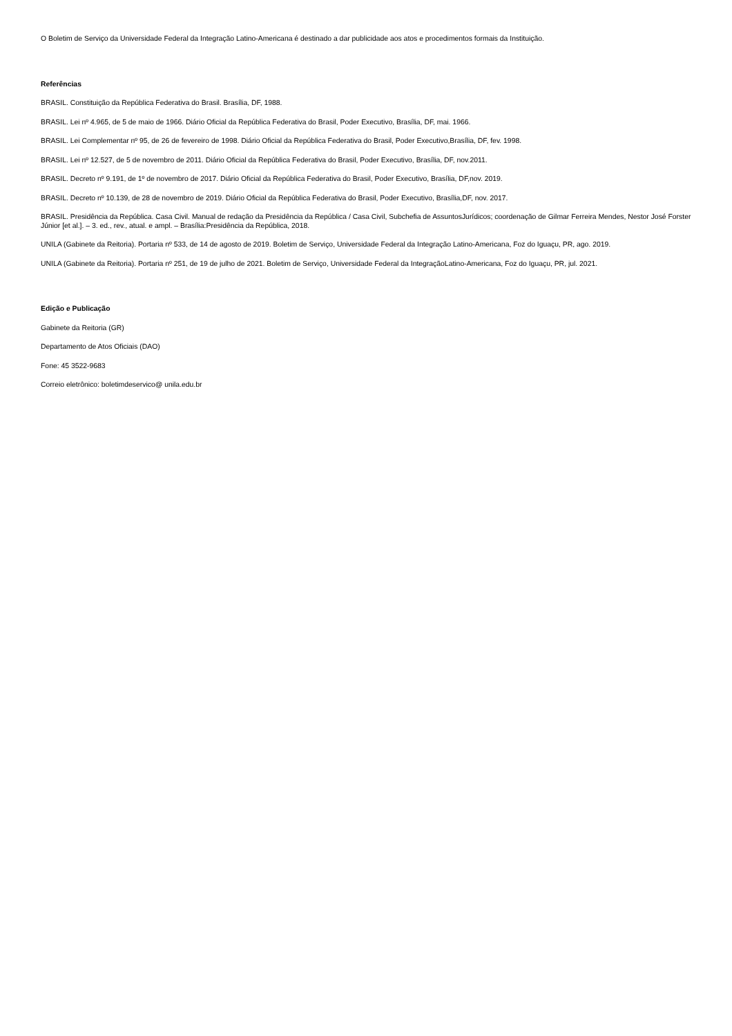O Boletim de Serviço da Universidade Federal da Integração Latino-Americana é destinado a dar publicidade aos atos e procedimentos formais da Instituição.
Referências
BRASIL. Constituição da República Federativa do Brasil. Brasília, DF, 1988.
BRASIL. Lei nº 4.965, de 5 de maio de 1966. Diário Oficial da República Federativa do Brasil, Poder Executivo, Brasília, DF, mai. 1966.
BRASIL. Lei Complementar nº 95, de 26 de fevereiro de 1998. Diário Oficial da República Federativa do Brasil, Poder Executivo,Brasília, DF, fev. 1998.
BRASIL. Lei nº 12.527, de 5 de novembro de 2011. Diário Oficial da República Federativa do Brasil, Poder Executivo, Brasília, DF, nov.2011.
BRASIL. Decreto nº 9.191, de 1º de novembro de 2017. Diário Oficial da República Federativa do Brasil, Poder Executivo, Brasília, DF,nov. 2019.
BRASIL. Decreto nº 10.139, de 28 de novembro de 2019. Diário Oficial da República Federativa do Brasil, Poder Executivo, Brasília,DF, nov. 2017.
BRASIL. Presidência da República. Casa Civil. Manual de redação da Presidência da República / Casa Civil, Subchefia de AssuntosJurídicos; coordenação de Gilmar Ferreira Mendes, Nestor José Forster Júnior [et al.]. – 3. ed., rev., atual. e ampl. – Brasília:Presidência da República, 2018.
UNILA (Gabinete da Reitoria). Portaria nº 533, de 14 de agosto de 2019. Boletim de Serviço, Universidade Federal da Integração Latino-Americana, Foz do Iguaçu, PR, ago. 2019.
UNILA (Gabinete da Reitoria). Portaria nº 251, de 19 de julho de 2021. Boletim de Serviço, Universidade Federal da IntegraçãoLatino-Americana, Foz do Iguaçu, PR, jul. 2021.
Edição e Publicação
Gabinete da Reitoria (GR)
Departamento de Atos Oficiais (DAO)
Fone: 45 3522-9683
Correio eletrônico: boletimdeservico@ unila.edu.br